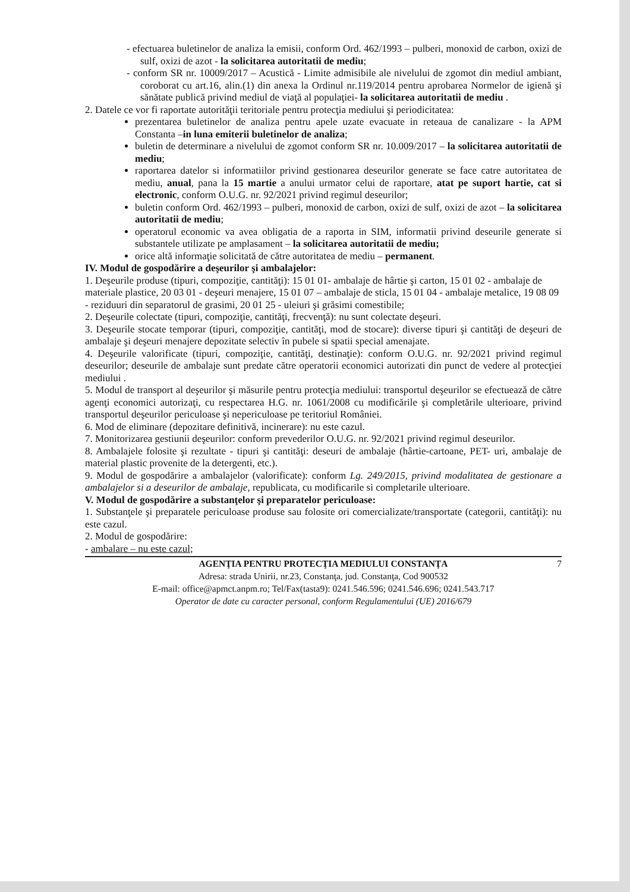- efectuarea buletinelor de analiza la emisii, conform Ord. 462/1993 – pulberi, monoxid de carbon, oxizi de sulf, oxizi de azot - la solicitarea autoritatii de mediu;
- conform SR nr. 10009/2017 – Acustică - Limite admisibile ale nivelului de zgomot din mediul ambiant, coroborat cu art.16, alin.(1) din anexa la Ordinul nr.119/2014 pentru aprobarea Normelor de igienă şi sănătate publică privind mediul de viaţă al populaţiei- la solicitarea autoritatii de mediu .
2. Datele ce vor fi raportate autorităţii teritoriale pentru protecţia mediului şi periodicitatea:
prezentarea buletinelor de analiza pentru apele uzate evacuate in reteaua de canalizare - la APM Constanta –in luna emiterii buletinelor de analiza;
buletin de determinare a nivelului de zgomot conform SR nr. 10.009/2017 – la solicitarea autoritatii de mediu;
raportarea datelor si informatiilor privind gestionarea deseurilor generate se face catre autoritatea de mediu, anual, pana la 15 martie a anului urmator celui de raportare, atat pe suport hartie, cat si electronic, conform O.U.G. nr. 92/2021 privind regimul deseurilor;
buletin conform Ord. 462/1993 – pulberi, monoxid de carbon, oxizi de sulf, oxizi de azot – la solicitarea autoritatii de mediu;
operatorul economic va avea obligatia de a raporta in SIM, informatii privind deseurile generate si substantele utilizate pe amplasament – la solicitarea autoritatii de mediu;
orice altă informaţie solicitată de către autoritatea de mediu – permanent.
IV. Modul de gospodărire a deşeurilor şi ambalajelor:
1. Deşeurile produse (tipuri, compoziţie, cantităţi): 15 01 01- ambalaje de hârtie şi carton, 15 01 02 - ambalaje de materiale plastice, 20 03 01 - deşeuri menajere, 15 01 07 – ambalaje de sticla, 15 01 04 - ambalaje metalice, 19 08 09 - reziduuri din separatorul de grasimi, 20 01 25 - uleiuri şi grăsimi comestibile;
2. Deşeurile colectate (tipuri, compoziţie, cantităţi, frecvenţă): nu sunt colectate deşeuri.
3. Deşeurile stocate temporar (tipuri, compoziţie, cantităţi, mod de stocare): diverse tipuri şi cantităţi de deşeuri de ambalaje şi deşeuri menajere depozitate selectiv în pubele si spatii special amenajate.
4. Deşeurile valorificate (tipuri, compoziţie, cantităţi, destinaţie): conform O.U.G. nr. 92/2021 privind regimul deseurilor; deseurile de ambalaje sunt predate către operatorii economici autorizati din punct de vedere al protecţiei mediului .
5. Modul de transport al deşeurilor şi măsurile pentru protecţia mediului: transportul deşeurilor se efectuează de către agenţi economici autorizaţi, cu respectarea H.G. nr. 1061/2008 cu modificările şi completările ulterioare, privind transportul deşeurilor periculoase şi nepericuloase pe teritoriul României.
6. Mod de eliminare (depozitare definitivă, incinerare): nu este cazul.
7. Monitorizarea gestiunii deşeurilor: conform prevederilor O.U.G. nr. 92/2021 privind regimul deseurilor.
8. Ambalajele folosite şi rezultate - tipuri şi cantităţi: deseuri de ambalaje (hârtie-cartoane, PET- uri, ambalaje de material plastic provenite de la detergenti, etc.).
9. Modul de gospodărire a ambalajelor (valorificate): conform Lg. 249/2015, privind modalitatea de gestionare a ambalajelor si a deseurilor de ambalaje, republicata, cu modificarile si completarile ulterioare.
V. Modul de gospodărire a substanţelor şi preparatelor periculoase:
1. Substanţele şi preparatele periculoase produse sau folosite ori comercializate/transportate (categorii, cantităţi): nu este cazul.
2. Modul de gospodărire:
- ambalare – nu este cazul;
AGENŢIA PENTRU PROTECŢIA MEDIULUI CONSTANŢA 7
Adresa: strada Unirii, nr.23, Constanţa, jud. Constanţa, Cod 900532
E-mail: office@apmct.anpm.ro; Tel/Fax(tasta9): 0241.546.596; 0241.546.696; 0241.543.717
Operator de date cu caracter personal, conform Regulamentului (UE) 2016/679